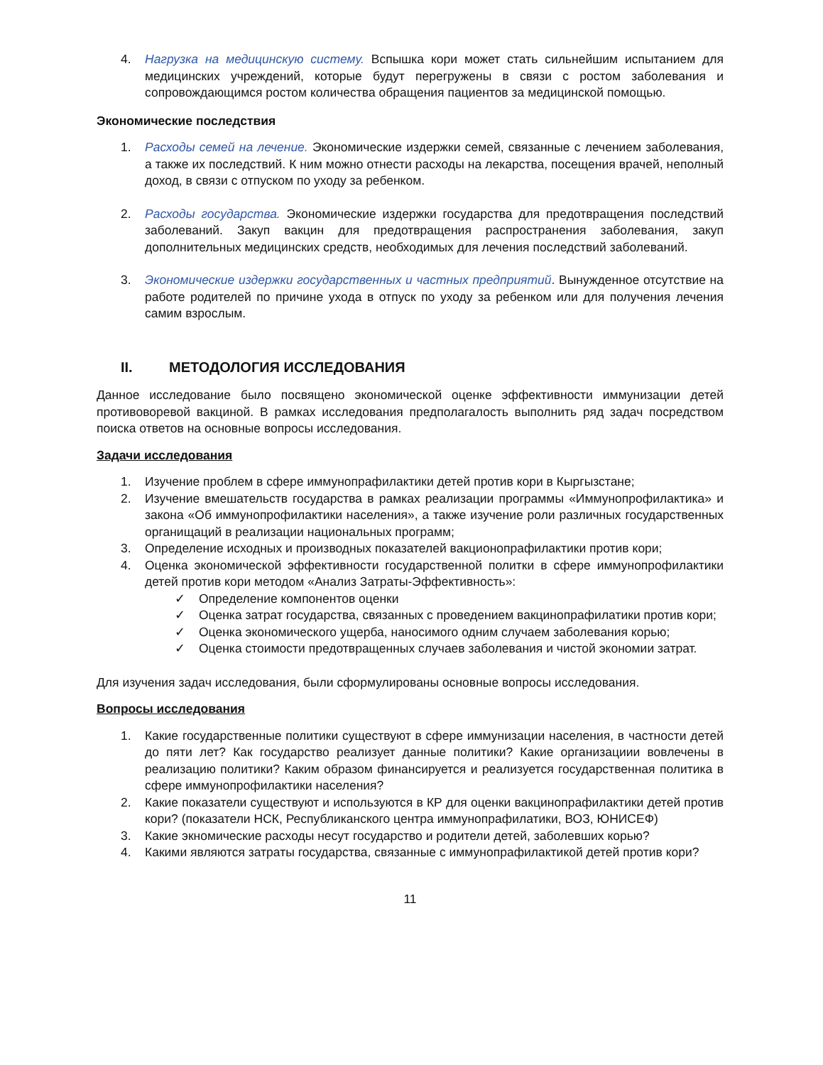4. Нагрузка на медицинскую систему. Вспышка кори может стать сильнейшим испытанием для медицинских учреждений, которые будут перегружены в связи с ростом заболевания и сопровождающимся ростом количества обращения пациентов за медицинской помощью.
Экономические последствия
1. Расходы семей на лечение. Экономические издержки семей, связанные с лечением заболевания, а также их последствий. К ним можно отнести расходы на лекарства, посещения врачей, неполный доход, в связи с отпуском по уходу за ребенком.
2. Расходы государства. Экономические издержки государства для предотвращения последствий заболеваний. Закуп вакцин для предотвращения распространения заболевания, закуп дополнительных медицинских средств, необходимых для лечения последствий заболеваний.
3. Экономические издержки государственных и частных предприятий. Вынужденное отсутствие на работе родителей по причине ухода в отпуск по уходу за ребенком или для получения лечения самим взрослым.
II. МЕТОДОЛОГИЯ ИССЛЕДОВАНИЯ
Данное исследование было посвящено экономической оценке эффективности иммунизации детей противоворевой вакциной. В рамках исследования предполагалость выполнить ряд задач посредством поиска ответов на основные вопросы исследования.
Задачи исследования
1. Изучение проблем в сфере иммунопрафилактики детей против кори в Кыргызстане;
2. Изучение вмешательств государства в рамках реализации программы «Иммунопрофилактика» и закона «Об иммунопрофилактики населения», а также изучение роли различных государственных органищаций в реализации национальных программ;
3. Определение исходных и производных показателей вакционопрафилактики против кори;
4. Оценка экономической эффективности государственной политки в сфере иммунопрофилактики детей против кори методом «Анализ Затраты-Эффективность»:
✓ Определение компонентов оценки
✓ Оценка затрат государства, связанных с проведением вакцинопрафилатики против кори;
✓ Оценка экономического ущерба, наносимого одним случаем заболевания корью;
✓ Оценка стоимости предотвращенных случаев заболевания и чистой экономии затрат.
Для изучения задач исследования, были сформулированы основные вопросы исследования.
Вопросы исследования
1. Какие государственные политики существуют в сфере иммунизации населения, в частности детей до пяти лет? Как государство реализует данные политики? Какие организациии вовлечены в реализацию политики? Каким образом финансируется и реализуется государственная политика в сфере иммунопрофилактики населения?
2. Какие показатели существуют и используются в КР для оценки вакцинопрафилактики детей против кори? (показатели НСК, Республиканского центра иммунопрафилатики, ВОЗ, ЮНИСЕФ)
3. Какие экномические расходы несут государство и родители детей, заболевших корью?
4. Какими являются затраты государства, связанные с иммунопрафилактикой детей против кори?
11